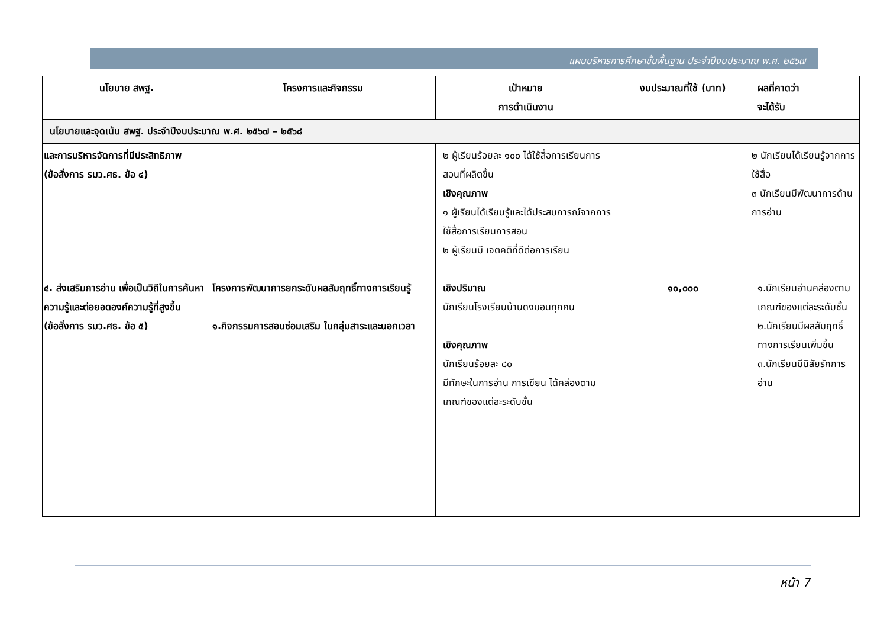แผนบริหารการศึกษาขั้นพื้นฐาน ประจำปีงบประมาณ พ.ศ. ๒๕๖๗
| นโยบาย สพฐ. | โครงการและกิจกรรม | เป้าหมาย การดำเนินงาน | งบประมาณที่ใช้ (บาท) | ผลที่คาดว่า จะได้รับ |
| --- | --- | --- | --- | --- |
| นโยบายและจุดเน้น สพฐ. ประจำปีงบประมาณ พ.ศ. ๒๕๖๗ – ๒๕๖๘ | | | | |
| และการบริหารจัดการที่มีประสิทธิภาพ (ข้อสั่งการ รมว.ศธ. ข้อ ๔) | | ๒ ผู้เรียนร้อยละ ๑๐๐ ได้ใช้สื่อการเรียนการสอนที่ผลิตขึ้น เชิงคุณภาพ ๑ ผู้เรียนได้เรียนรู้และได้ประสบการณ์จากการใช้สื่อการเรียนการสอน ๒ ผู้เรียนมี เจตคติที่ดีต่อการเรียน | | ๒ นักเรียนได้เรียนรู้จากการใช้สื่อ ๓ นักเรียนมีพัฒนาการด้านการอ่าน |
| ๔. ส่งเสริมการอ่าน เพื่อเป็นวิถีในการค้นหาความรู้และต่อยอดองค์ความรู้ที่สูงขึ้น (ข้อสั่งการ รมว.ศธ. ข้อ ๕) | โครงการพัฒนาการยกระดับผลสัมฤทธิ์ทางการเรียนรู้ ๑.กิจกรรมการสอนซ่อมเสริม ในกลุ่มสาระและนอกเวลา | เชิงปริมาณ นักเรียนโรงเรียนบ้านดงมอนทุกคน เชิงคุณภาพ นักเรียนร้อยละ ๘๐ มีทักษะในการอ่าน การเขียน ได้คล่องตามเกณฑ์ของแต่ละระดับชั้น | ๑๐,๐๐๐ | ๑.นักเรียนอ่านคล่องตามเกณฑ์ของแต่ละระดับชั้น ๒.นักเรียนมีผลสัมฤทธิ์ทางการเรียนเพิ่มขึ้น ๓.นักเรียนมีนิสัยรักการอ่าน |
หน้า 7